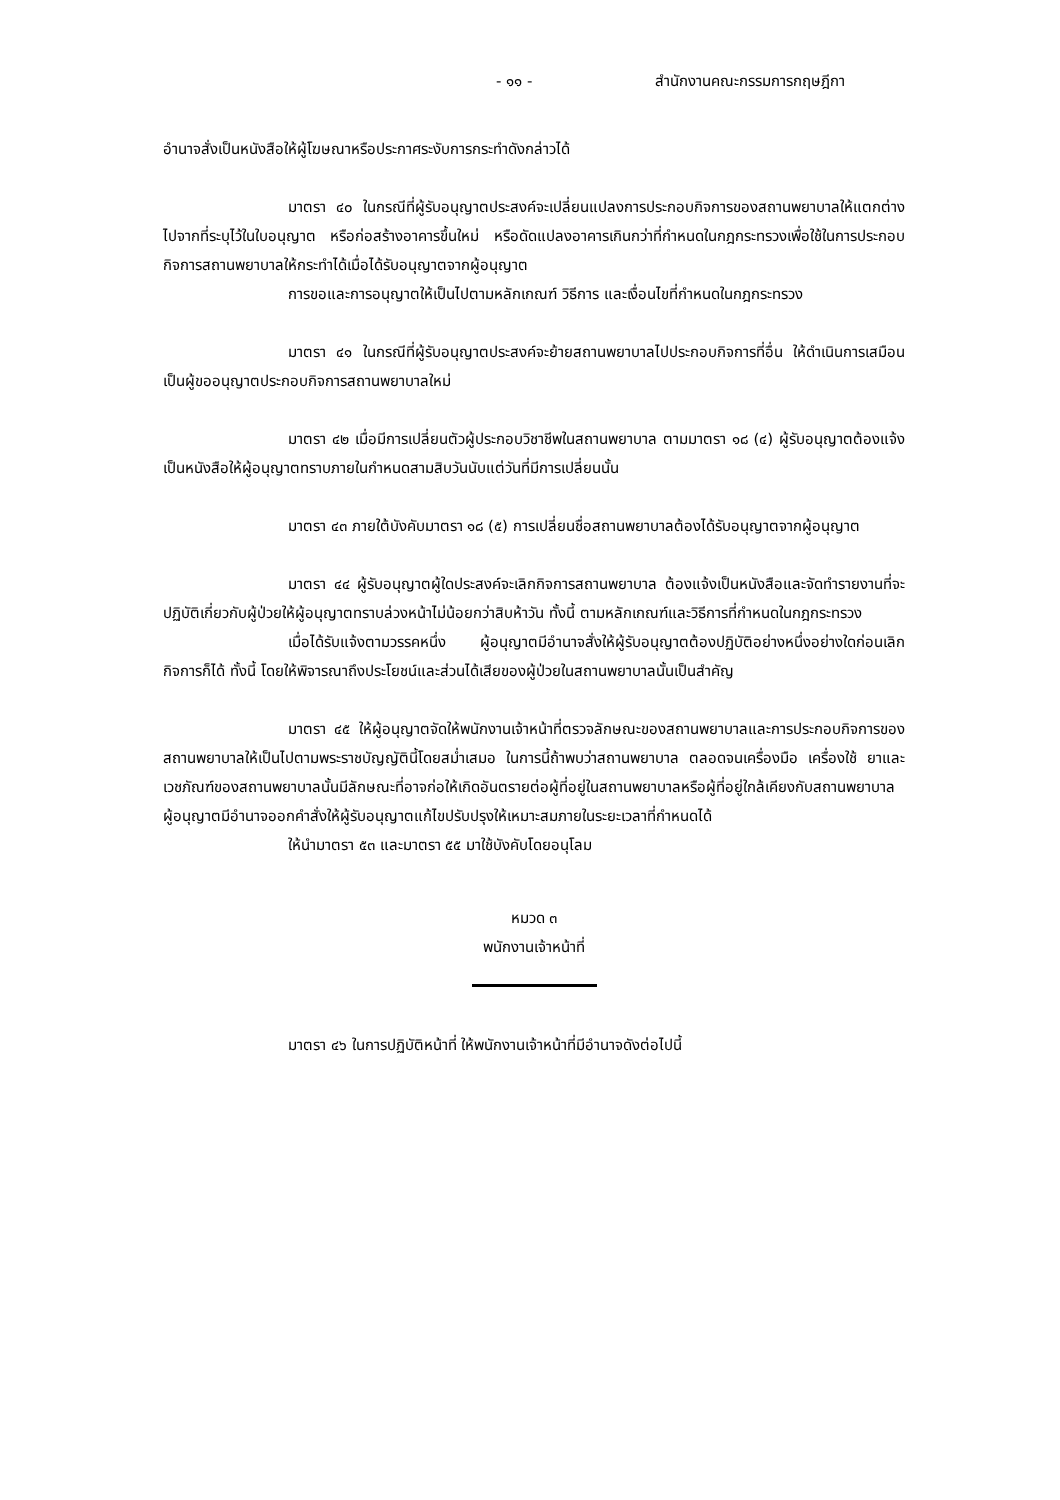- ๑๑ - สำนักงานคณะกรรมการกฤษฎีกา
อำนาจสั่งเป็นหนังสือให้ผู้โฆษณาหรือประกาศระงับการกระทำดังกล่าวได้
มาตรา ๔๐ ในกรณีที่ผู้รับอนุญาตประสงค์จะเปลี่ยนแปลงการประกอบกิจการของสถานพยาบาลให้แตกต่างไปจากที่ระบุไว้ในใบอนุญาต หรือก่อสร้างอาคารขึ้นใหม่ หรือดัดแปลงอาคารเกินกว่าที่กำหนดในกฎกระทรวงเพื่อใช้ในการประกอบกิจการสถานพยาบาลให้กระทำได้เมื่อได้รับอนุญาตจากผู้อนุญาต
การขอและการอนุญาตให้เป็นไปตามหลักเกณฑ์ วิธีการ และเงื่อนไขที่กำหนดในกฎกระทรวง
มาตรา ๔๑ ในกรณีที่ผู้รับอนุญาตประสงค์จะย้ายสถานพยาบาลไปประกอบกิจการที่อื่น ให้ดำเนินการเสมือนเป็นผู้ขออนุญาตประกอบกิจการสถานพยาบาลใหม่
มาตรา ๔๒ เมื่อมีการเปลี่ยนตัวผู้ประกอบวิชาชีพในสถานพยาบาล ตามมาตรา ๑๘ (๔) ผู้รับอนุญาตต้องแจ้งเป็นหนังสือให้ผู้อนุญาตทราบภายในกำหนดสามสิบวันนับแต่วันที่มีการเปลี่ยนนั้น
มาตรา ๔๓ ภายใต้บังคับมาตรา ๑๘ (๕) การเปลี่ยนชื่อสถานพยาบาลต้องได้รับอนุญาตจากผู้อนุญาต
มาตรา ๔๔ ผู้รับอนุญาตผู้ใดประสงค์จะเลิกกิจการสถานพยาบาล ต้องแจ้งเป็นหนังสือและจัดทำรายงานที่จะปฏิบัติเกี่ยวกับผู้ป่วยให้ผู้อนุญาตทราบล่วงหน้าไม่น้อยกว่าสิบห้าวัน ทั้งนี้ ตามหลักเกณฑ์และวิธีการที่กำหนดในกฎกระทรวง
เมื่อได้รับแจ้งตามวรรคหนึ่ง ผู้อนุญาตมีอำนาจสั่งให้ผู้รับอนุญาตต้องปฏิบัติอย่างหนึ่งอย่างใดก่อนเลิกกิจการก็ได้ ทั้งนี้ โดยให้พิจารณาถึงประโยชน์และส่วนได้เสียของผู้ป่วยในสถานพยาบาลนั้นเป็นสำคัญ
มาตรา ๔๕ ให้ผู้อนุญาตจัดให้พนักงานเจ้าหน้าที่ตรวจลักษณะของสถานพยาบาลและการประกอบกิจการของสถานพยาบาลให้เป็นไปตามพระราชบัญญัตินี้โดยสม่ำเสมอ ในการนี้ถ้าพบว่าสถานพยาบาล ตลอดจนเครื่องมือ เครื่องใช้ ยาและเวชภัณฑ์ของสถานพยาบาลนั้นมีลักษณะที่อาจก่อให้เกิดอันตรายต่อผู้ที่อยู่ในสถานพยาบาลหรือผู้ที่อยู่ใกล้เคียงกับสถานพยาบาล ผู้อนุญาตมีอำนาจออกคำสั่งให้ผู้รับอนุญาตแก้ไขปรับปรุงให้เหมาะสมภายในระยะเวลาที่กำหนดได้
ให้นำมาตรา ๕๓ และมาตรา ๕๕ มาใช้บังคับโดยอนุโลม
หมวด ๓
พนักงานเจ้าหน้าที่
มาตรา ๔๖ ในการปฏิบัติหน้าที่ ให้พนักงานเจ้าหน้าที่มีอำนาจดังต่อไปนี้